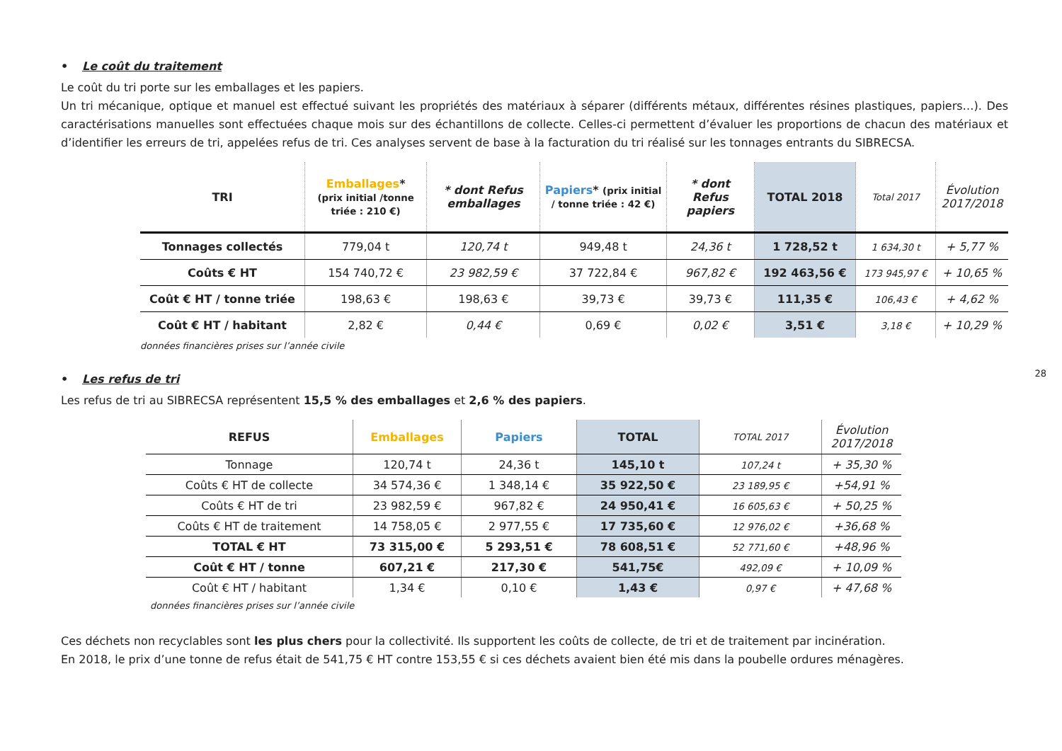• Le coût du traitement
Le coût du tri porte sur les emballages et les papiers.
Un tri mécanique, optique et manuel est effectué suivant les propriétés des matériaux à séparer (différents métaux, différentes résines plastiques, papiers…). Des caractérisations manuelles sont effectuées chaque mois sur des échantillons de collecte. Celles-ci permettent d’évaluer les proportions de chacun des matériaux et d’identifier les erreurs de tri, appelées refus de tri. Ces analyses servent de base à la facturation du tri réalisé sur les tonnages entrants du SIBRECSA.
| TRI | Emballages * (prix initial /tonne triée : 210 €) | * dont Refus emballages | Papiers * (prix initial / tonne triée : 42 €) | * dont Refus papiers | TOTAL 2018 | Total 2017 | Évolution 2017/2018 |
| --- | --- | --- | --- | --- | --- | --- | --- |
| Tonnages collectés | 779,04 t | 120,74 t | 949,48 t | 24,36 t | 1 728,52 t | 1 634,30 t | + 5,77 % |
| Coûts € HT | 154 740,72 € | 23 982,59 € | 37 722,84 € | 967,82 € | 192 463,56 € | 173 945,97 € | + 10,65 % |
| Coût € HT / tonne triée | 198,63 € | 198,63 € | 39,73 € | 39,73 € | 111,35 € | 106,43 € | + 4,62 % |
| Coût € HT / habitant | 2,82 € | 0,44 € | 0,69 € | 0,02 € | 3,51 € | 3,18 € | + 10,29 % |
données financières prises sur l’année civile
• Les refus de tri
Les refus de tri au SIBRECSA représentent 15,5 % des emballages et 2,6 % des papiers.
| REFUS | Emballages | Papiers | TOTAL | TOTAL 2017 | Évolution 2017/2018 |
| --- | --- | --- | --- | --- | --- |
| Tonnage | 120,74 t | 24,36 t | 145,10 t | 107,24 t | + 35,30 % |
| Coûts € HT de collecte | 34 574,36 € | 1 348,14 € | 35 922,50 € | 23 189,95 € | +54,91 % |
| Coûts € HT de tri | 23 982,59 € | 967,82 € | 24 950,41 € | 16 605,63 € | + 50,25 % |
| Coûts € HT de traitement | 14 758,05 € | 2 977,55 € | 17 735,60 € | 12 976,02 € | +36,68 % |
| TOTAL € HT | 73 315,00 € | 5 293,51 € | 78 608,51 € | 52 771,60 € | +48,96 % |
| Coût € HT / tonne | 607,21 € | 217,30 € | 541,75€ | 492,09 € | + 10,09 % |
| Coût € HT / habitant | 1,34 € | 0,10 € | 1,43 € | 0,97 € | + 47,68 % |
données financières prises sur l’année civile
Ces déchets non recyclables sont les plus chers pour la collectivité. Ils supportent les coûts de collecte, de tri et de traitement par incinération.
En 2018, le prix d’une tonne de refus était de 541,75 € HT contre 153,55 € si ces déchets avaient bien été mis dans la poubelle ordures ménagères.
28